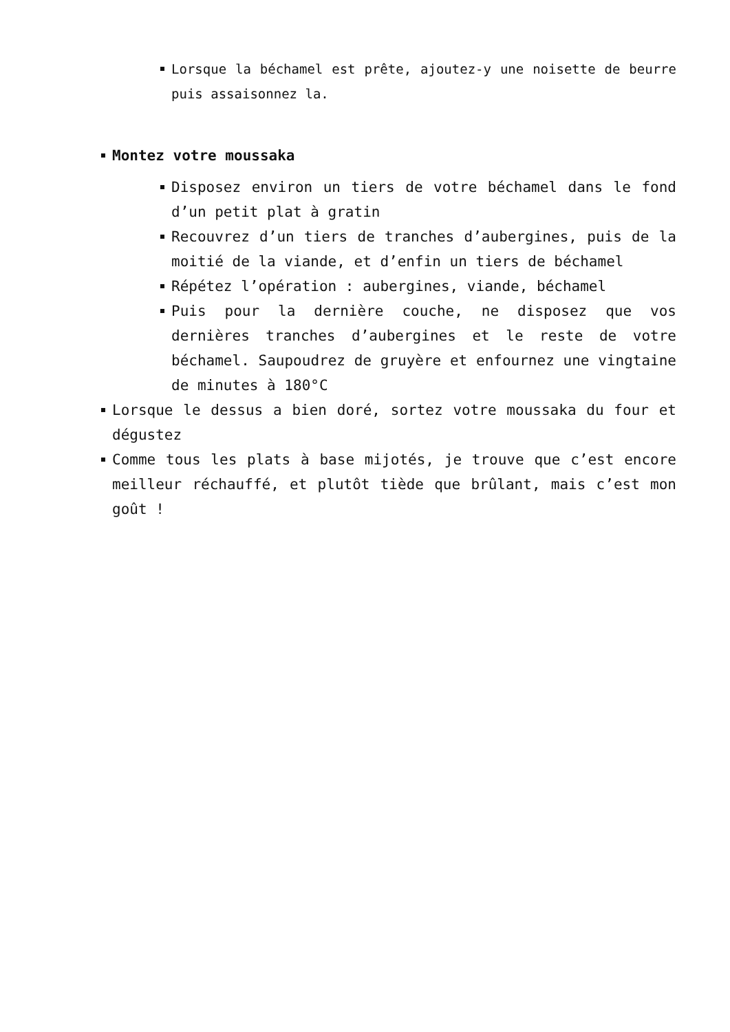Lorsque la béchamel est prête, ajoutez-y une noisette de beurre puis assaisonnez la.
Montez votre moussaka
Disposez environ un tiers de votre béchamel dans le fond d’un petit plat à gratin
Recouvrez d’un tiers de tranches d’aubergines, puis de la moitié de la viande, et d’enfin un tiers de béchamel
Répétez l’opération : aubergines, viande, béchamel
Puis pour la dernière couche, ne disposez que vos dernières tranches d’aubergines et le reste de votre béchamel. Saupoudrez de gruyère et enfournez une vingtaine de minutes à 180°C
Lorsque le dessus a bien doré, sortez votre moussaka du four et dégustez
Comme tous les plats à base mijotés, je trouve que c’est encore meilleur réchauffé, et plutôt tiède que brûlant, mais c’est mon goût !